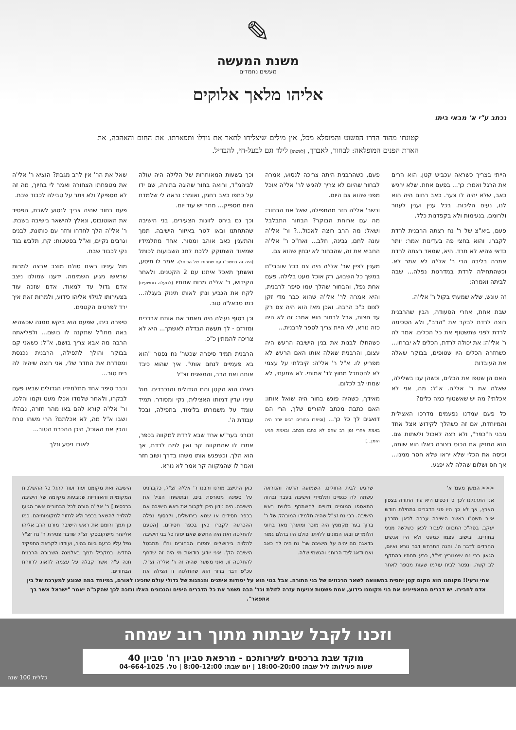✎
משנת המעשה
מעשים נחמדים
אליהו מלאך אלוקים
נכתב ע"י א' מבאי ביתו
קטונתי מהוד הדרו הפשוט והמופלא מכל, אין מילים שיצליחו לתאר את גודלו ותפארתו. את החום והאהבה, את הארת הפנים המופלאה: לבחור, לאברך, [לאשתו] לילד וגם לבעל-חי, להבדיל.
הייתי בצריך כשראה עכביש קטן, הוא הרים את הרגל ואמר: כך... בפעם אחת. שלא ירגיש כאב, שלא יהיה לו צער. כאב רחום היה הוא לנו, נעים הליכות. בכל ענין וענין לעזור ולרומם, בנעימות ולא בקפדנות כלל.
פעם, ביא"צ של ר' נח רצתה הרבנית לרדת לקברו, והוא בחצי פה בעדינות אמר: יותר כדאי שהיא לא תרד. היא, שמאד רצתה לרדת אמרה בליבה הרי ר' אלי'ה לא אמר לא. וכשהתחילה לרדת במדרגות נפלה... שבה לביתה ואמרה:
זה עונש, שלא שמעתי בקול ר' אלי'ה.
שבת אחת, אחרי הסעודה, הבין שהרבנית רוצה לרדת לבקר את "הרב", ולא הסכימה לרדת לפני שתשטוף את כל הכלים. אמר לה ר' אלי'ה: את יכולה לרדת, הכלים לא יברחו... כשחזרה הכלים היו שטופים, בבוקר שאלה את העובדות
האם הן שטפו את הכלים, וכשהן ענו בשלילה, שאלה את ר' אלי'ה. א"ל: מה, אני לא אכלתי? מה יש שאשטוף כמה כלים?
כל פעם עמדנו נפעמים מדרכו האצילית והמיוחדת, אם זה כשהלך לקידוש אצל אחד מבני ה"כפר", ולא רצה לאכול ולשתות שם. הוא החזיק את הכוס בצורה כאלו הוא שותה, וכיסה את הכלי שלא יראו שלא חסר ממנו... אך חס ושלום שהלה לא יפגע.
פעם, כשהרבנית היתה צריכה לנסוע, אמרה לבחור שהיום לא צריך להגיש לר' אלי'ה אוכל מפני שהוא צם היום.
וכשר' אלי'ה חזר מהתפילה, שאל את הבחור: מה עם ארוחת הבוקר? הבחור התבלבל ושאל: מה הרב רוצה לאכול...? ור' אלי'ה עונה לחם, גבינה, חלב... ואח"כ ר' אלי'ה החביא את זה, שהבחור לא יבחין שהוא צם.
מענין לציין שר' אלי'ה היה צם בכל שובבי"ם במשך כל השבוע, רק אוכל מעט בלילה. פעם אחת נפל, והבחור שהלך עמו סיפר לרבנית, והיא אמרה לר' אלי'ה שהוא כבר מדי זקן לצום כ"כ הרבה. ואכן מאז הוא היה צם רק עד חצות, אבל לבחור הוא אמר: זה לא היה כזה נורא, לא היית צריך לספר לרבנית...
כשהחלו לבנות את בנין הישיבה הרעש היה עצום, והרבנית שאלה אותו האם הרעש לא מפריע לו. א"ל ר' אלי'ה: קיבלתי על עצמי לא להסתכל מחוץ לד' אמותי. לא שמעתי, לא שמתי לב לכלום.
מאידך, כשהיה פוגש בחור היה שואל אותו: האם כתבת מכתב להורים שלך, הרי הם דואגים לך כל כך... [וסיפרו בחורים רבים שזה היה באמת אחרי זמן רב שהם לא כתבו מכתב, ובאמת הגיע הזמן...]
וכך בשעות המאוחרות של הלילה היה עולה לביהמ"ד, ורואה בחור שהוגה בתורה, שם ידו על כתפו כאב רחמן, ואומר: נראה לי שלמדת היום מספיק... מחר יש עוד יום.
וכך גם ביחס לזוגות הצעירים, בני הישיבה שהתחתנו ובאו לגור באיזור הישיבה. תמך והתענין כאב אוהב ומסור. אחד מתלמידיו שמאוד השתוקק ללכת לחג השבועות לכותל (היה זה בתשכ"ז עם שחרורו של הכותל). אמר לו תיסע, ואשתך תאכל איתנו עם 2 הקטנים. ולאחר הקידוש, ר' אלי'ה מרום שנותיו (למעלה מתשעים) לקח את הגביע ונתן לאותו תינוק בעגלה... כמו סבאל'ה טוב.
וכן בסוף נעילה היה מאתר את אותם אברכים ומזרזם - לך תעשה הבדלה לאשתך... היא לא צריכה להמתין כ"כ.
הרבנית תמיד סיפרה שכשר' נח נפטר "הוא בא פעמיים לנחם אותי". איך שהוא כיבד אותה ואת הרב, והמשגיח זצ"ל
כאילו הוא הקטן והם הגדולים והנכבדים. מול עיניו עדין דמותו האצילית, נקי ומסודר. תמיד עומד על משמרתו בלימוד, בתפילה, ובכל עבודת ה'.
זכורני בער"ש אחד שבא לרדת למקווה בכפר, אמרו לו שהמקווה קר ואין למה לרדת, אך הוא הלך. וכשפגש אותו משהו בדרך ושוב חזר ואמר לו שהמקווה קר אמר לא נורא.
שאל את הר' אין לרב מגבת? הוציא ר' אלי'ה את מטפחתו הצחורה ואמר לי בחיוך, מה זה לא מספיק? ולא ויתר על טבילה לכבוד שבת.
פעם בחור שהיה צריך לנסוע לשבת, הפסיד את האוטובוס, ונאלץ להישאר בישיבה בשבת. ר' אלי'ה הלך לחדרו וחזר עם כותונת, לבנים וגרבים נקיים, וא"ל בפשטות: קח, תלבש בגד נקי לכבוד שבת.
מול עינינו ראינו סולם מוצב ארצה למרות שראשו מגיע השמימה. ידענו שמולנו ניצב אדם גדול עד למאוד. אדם שזכה עוד בצעירותו לגילוי אליהו כידוע, ולמרות זאת איך ירד לפרטים הקטנים.
סיפרה ביתו, שפעם הוא ביקש ממנה שכשהיא באה מחו"ל שתקנה לו בושם... ולפליאתה הרבה מה אבא צריך בושם, א"ל: כשאני קם בבוקר והולך לתפילה, הרבנית נכנסת ומסדרת את החדר שלי, אני רוצה שיהיה לה ריח טוב...
וכבר סיפר אחד מתלמידיו הגדולים שבאו פעם לבקרו, ולאחר שלמדו אכלו מעט וקמו והלכו, ור' אלי'ה קורא להם באו מהר חזרה, נבהלו ושבו א"ל מה, לא אכלתם? הרי משהו טרח והכין את האוכל, היכן ההכרת הטוב...
לאורו ניסע ונלך
<<< המשך מעמ' א'
אנו התרגלנו לכך כי רכסים היא עיר התורה בצפון הארץ, אך לא כך היו פני הדברים בתחילת חודש אייר תשט"ו כאשר הישיבה עברה לכאן מזכרון יעקב. בסה"כ התכוונו לעבור לכאן כשלשה מניני בחורים. ובישוב עצמו כמעט ולא היו אנשים החרדים לדבר ה'. והנה התרחש דבר נורא ואיום, הגאון רבי נח שימנוביץ זצ"ל, כרע תחתיו בהתקף לב קשה, ונפטר לבית עולמו שעות מספר לאחר שהגיע לבית החולים. השמועה הרעה והנוראה עשתה לה כנפיים ותלמידי הישיבה בעבר ובהוה התאספו המומים ודוויים להשתתף בלווית ראש הישיבה. רבי נח זצ"ל שהיה תלמידו המובהק של ר' ברוך בער מקמניץ היה מוכר ומוערך מאד בחוגי הלומדים ובאו המונים ללויתו. כולם היו בהלם גמור בדאגה מה יהיה על הישיבה שר' נח היה לה כאב ואם ודאג לצד הרוחני והגשמי שלה.
כאן התייצב מורנו ורבנו ר' אלי'ה זצ"ל, כקברניט על ספינה מטורפת בים, ובתושיתו הציל את הישיבה. היה נידון היכן לקבור את ראש הישיבה אם בכפר חסידים או שמא בירושלים, ולבסוף נפלה ההכרעה לקברו כאן בכפר חסידים. [הטעם להחלטה זאת היה החשש שאם יסעו כל בני הישיבה להלויה בירושלים יתפזרו הבחורים וח"ו תתבטל הישיבה הק'. איני יודע בודאות מי היה זה שדחף להחלטה זו, ואני משער שהיה זה ר' אלי'ה זצ"ל. עכ"פ דבר ברור הוא שהחלטה זו הצילה את הישיבה ואת מקומנו ועוד ועוד לרגל כל ההשלכות המקומיות והאזוריות שנובעות מקיומה של הישיבה ברכסים.] ר' אלי'ה הורה לכל הבחורים אשר הגיעו להלויה להשאר בכפר ולא לחזור למקומותיהם. כמו כן תמך ורומם את ראש הישיבה מורנו הרב אליהו אליעזר מישקובסקי זצ"ל שדבר פטירת ר' נח זצ"ל נפל עליו כרעם ביום בהיר, ועודדו לקראת התפקיד החדש. במקביל תמך באלמנה השבורה הרבנית חנה ע"ה אשר קבלה על עצמה לדאוג לרווחת הבחורים.
אחי ורעי!! מקומנו הוא מקום קטן יחסית בהשוואה לשאר הרכוזים של בני התורה. אבל בנוי הוא על יסודות איתנים והנהגות של גדולי עולם שזכינו לאורם, במיוחד במה שנוגע למערכת של בין אדם לחבירו. יש דברים המאפיינים את בני מקומנו כידוע, אמת פשטות צניעות עזרה לזולת וכד' הבה נשמר את כל הדברים היפים והנכונים האלו ונזכה לכך שהקב"ה יאמר "ישראל אשר בך אתפאר".
וזכנו לקבל שבתות מתוך רוב שמחה
מוקד שבת ברכסים לשירותכם - מרפאת סביון רח' סביון 40
שעות פעילות: ליל שבת: 18:00-20:00 | יום שבת: 8:00-12:00 | טל. 04-664-1025
כללית 100 שנה